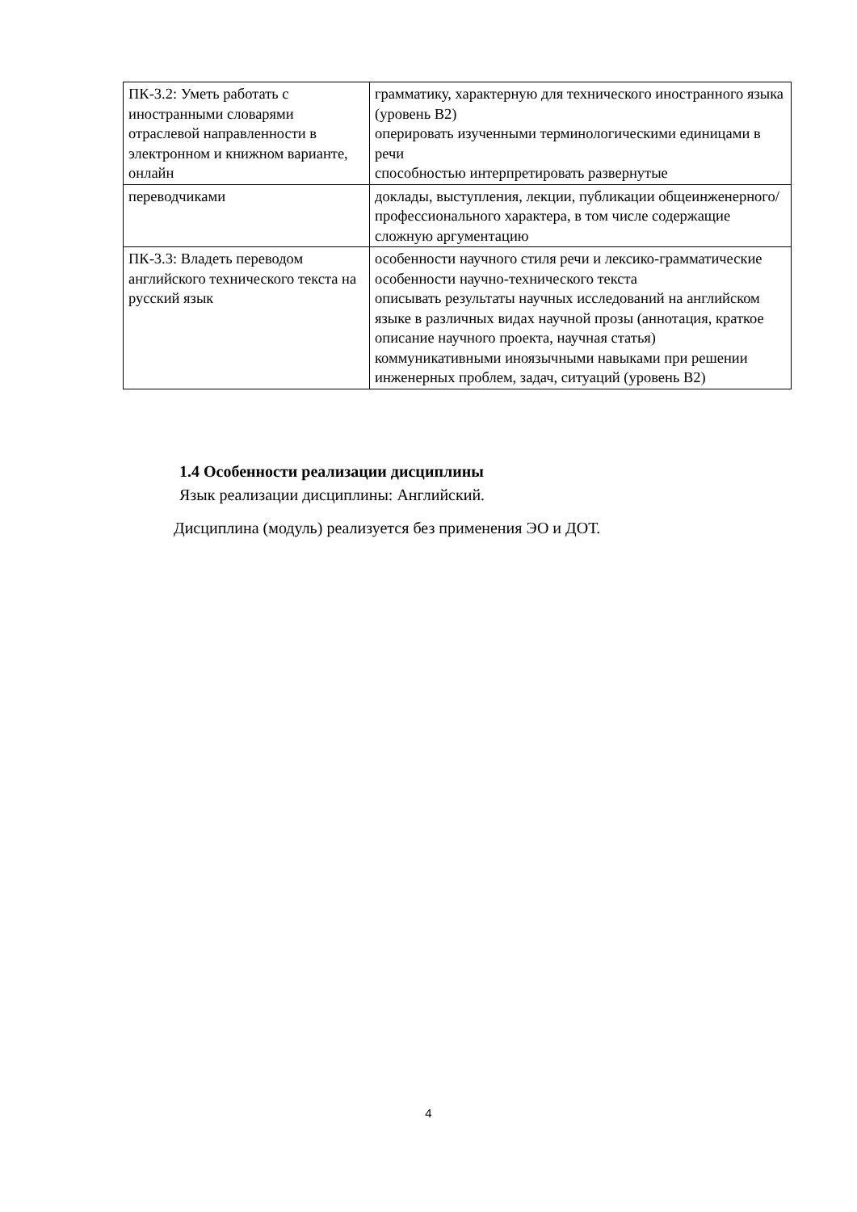| ПК-3.2: Уметь работать с иностранными словарями отраслевой направленности в электронном и книжном варианте, онлайн | грамматику, характерную для технического иностранного языка (уровень B2) оперировать изученными терминологическими единицами в речи способностью интерпретировать развернутые |
| переводчиками | доклады, выступления, лекции, публикации общеинженерного/профессионального характера, в том числе содержащие сложную аргументацию |
| ПК-3.3: Владеть переводом английского технического текста на русский язык | особенности научного стиля речи и лексико-грамматические особенности научно-технического текста описывать результаты научных исследований на английском языке в различных видах научной прозы (аннотация, краткое описание научного проекта, научная статья) коммуникативными иноязычными навыками при решении инженерных проблем, задач, ситуаций (уровень B2) |
1.4 Особенности реализации дисциплины
Язык реализации дисциплины: Английский.
Дисциплина (модуль) реализуется без применения ЭО и ДОТ.
4